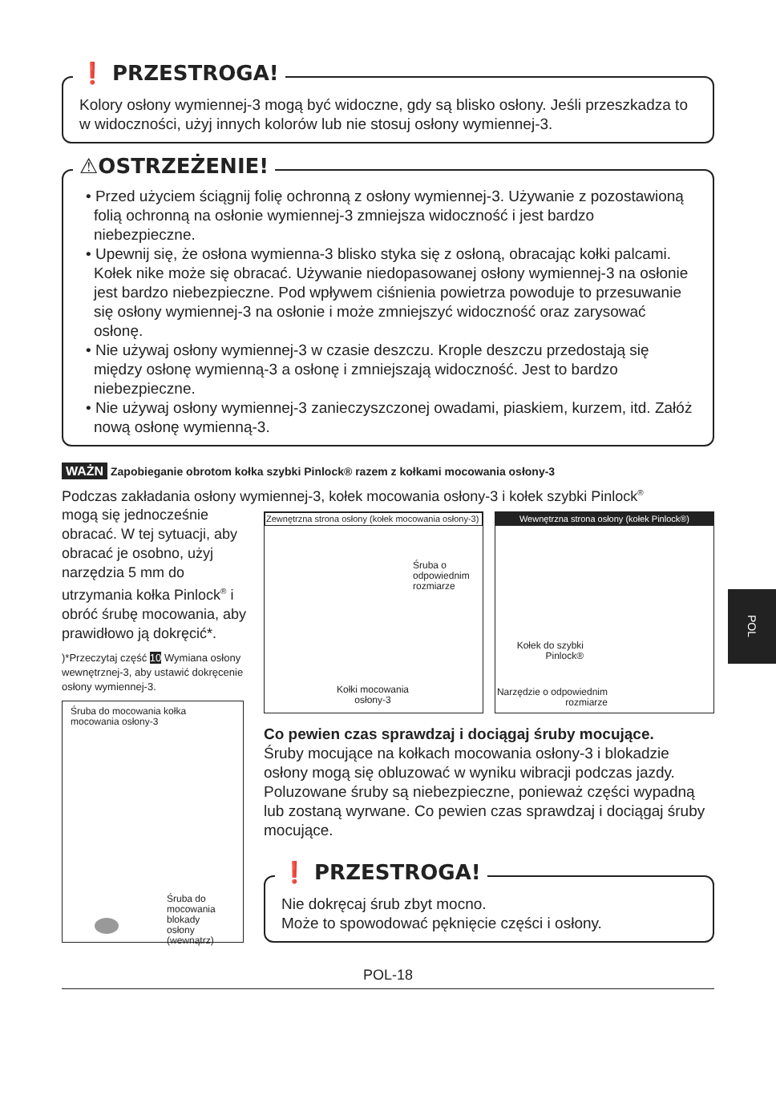❗ PRZESTROGA!
Kolory osłony wymiennej-3 mogą być widoczne, gdy są blisko osłony. Jeśli przeszkadza to w widoczności, użyj innych kolorów lub nie stosuj osłony wymiennej-3.
⚠OSTRZEŻENIE!
• Przed użyciem ściągnij folię ochronną z osłony wymiennej-3. Używanie z pozostawioną folią ochronną na osłonie wymiennej-3 zmniejsza widoczność i jest bardzo niebezpieczne.
• Upewnij się, że osłona wymienna-3 blisko styka się z osłoną, obracając kołki palcami. Kołek nike może się obracać. Używanie niedopasowanej osłony wymiennej-3 na osłonie jest bardzo niebezpieczne. Pod wpływem ciśnienia powietrza powoduje to przesuwanie się osłony wymiennej-3 na osłonie i może zmniejszyć widoczność oraz zarysować osłonę.
• Nie używaj osłony wymiennej-3 w czasie deszczu. Krople deszczu przedostają się między osłonę wymienną-3 a osłonę i zmniejszają widoczność. Jest to bardzo niebezpieczne.
• Nie używaj osłony wymiennej-3 zanieczyszczonej owadami, piaskiem, kurzem, itd. Załóż nową osłonę wymienną-3.
WAŻN Zapobieganie obrotom kołka szybki Pinlock® razem z kołkami mocowania osłony-3
Podczas zakładania osłony wymiennej-3, kołek mocowania osłony-3 i kołek szybki Pinlock<sup>®</sup>
mogą się jednocześnie obracać. W tej sytuacji, aby obracać je osobno, użyj narzędzia 5 mm do utrzymania kołka Pinlock<sup>®</sup> i obróć śrubę mocowania, aby prawidłowo ją dokręcić*.
)*Przeczytaj część 10 Wymiana osłony wewnętrznej-3, aby ustawić dokręcenie osłony wymiennej-3.
Śruba do mocowania kołka mocowania osłony-3
Śruba do mocowania blokady osłony (wewnątrz)
Zewnętrzna strona osłony (kołek mocowania osłony-3)
Śruba o odpowiednim rozmiarze
Kołki mocowania osłony-3
Wewnętrzna strona osłony (kołek Pinlock®)
Kołek do szybki Pinlock®
Narzędzie o odpowiednim rozmiarze
Co pewien czas sprawdzaj i dociągaj śruby mocujące.
Śruby mocujące na kołkach mocowania osłony-3 i blokadzie osłony mogą się obluzować w wyniku wibracji podczas jazdy. Poluzowane śruby są niebezpieczne, ponieważ części wypadną lub zostaną wyrwane. Co pewien czas sprawdzaj i dociągaj śruby mocujące.
❗ PRZESTROGA!
Nie dokręcaj śrub zbyt mocno.
Może to spowodować pęknięcie części i osłony.
POL-18
POL